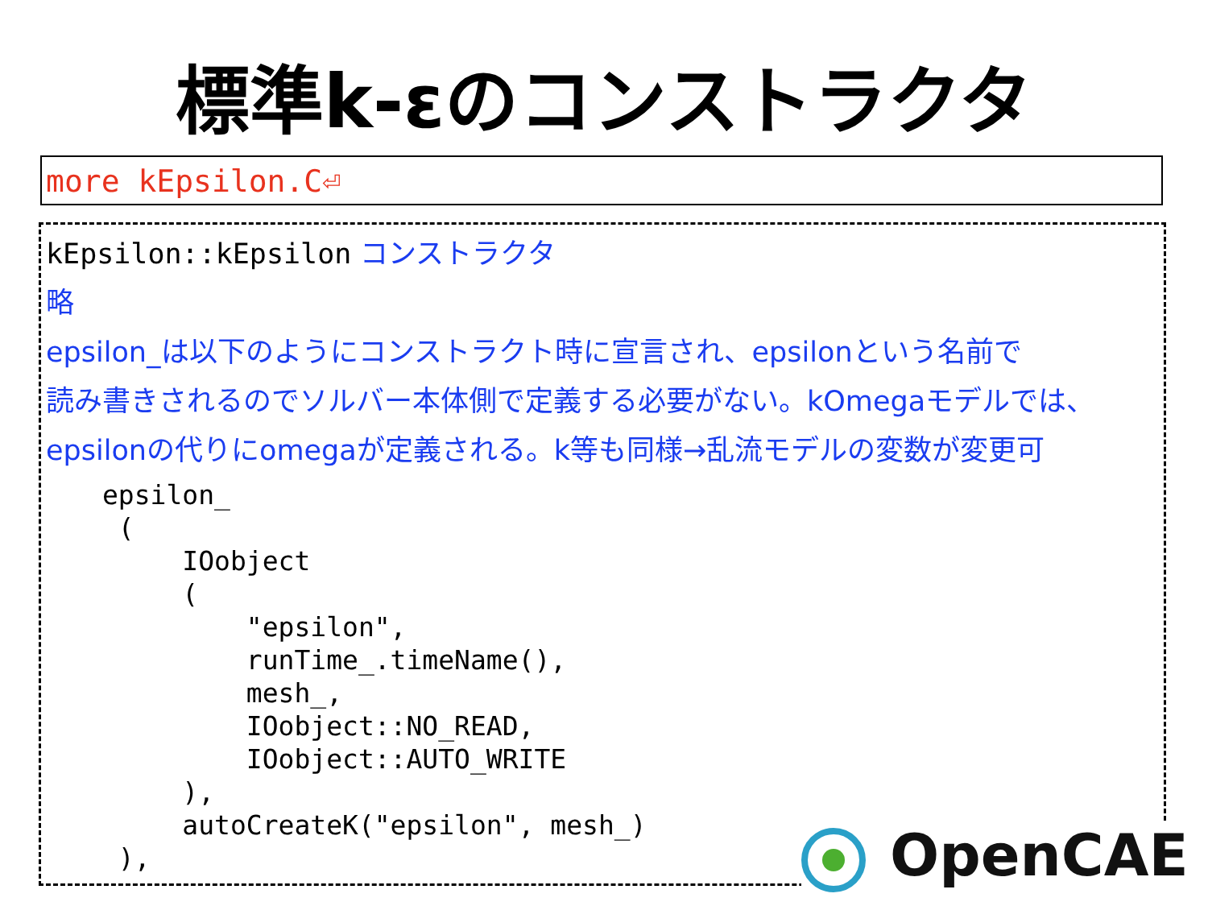標準k-εのコンストラクタ
more kEpsilon.C⏎
kEpsilon::kEpsilon コンストラクタ
略
epsilon_は以下のようにコンストラクト時に宣言され、epsilonという名前で
読み書きされるのでソルバー本体側で定義する必要がない。kOmegaモデルでは、
epsilonの代りにomegaが定義される。k等も同様→乱流モデルの変数が変更可
epsilon_
 (
     IOobject
     (
         "epsilon",
         runTime_.timeName(),
         mesh_,
         IOobject::NO_READ,
         IOobject::AUTO_WRITE
     ),
     autoCreateK("epsilon", mesh_)
 ),
OpenCAE